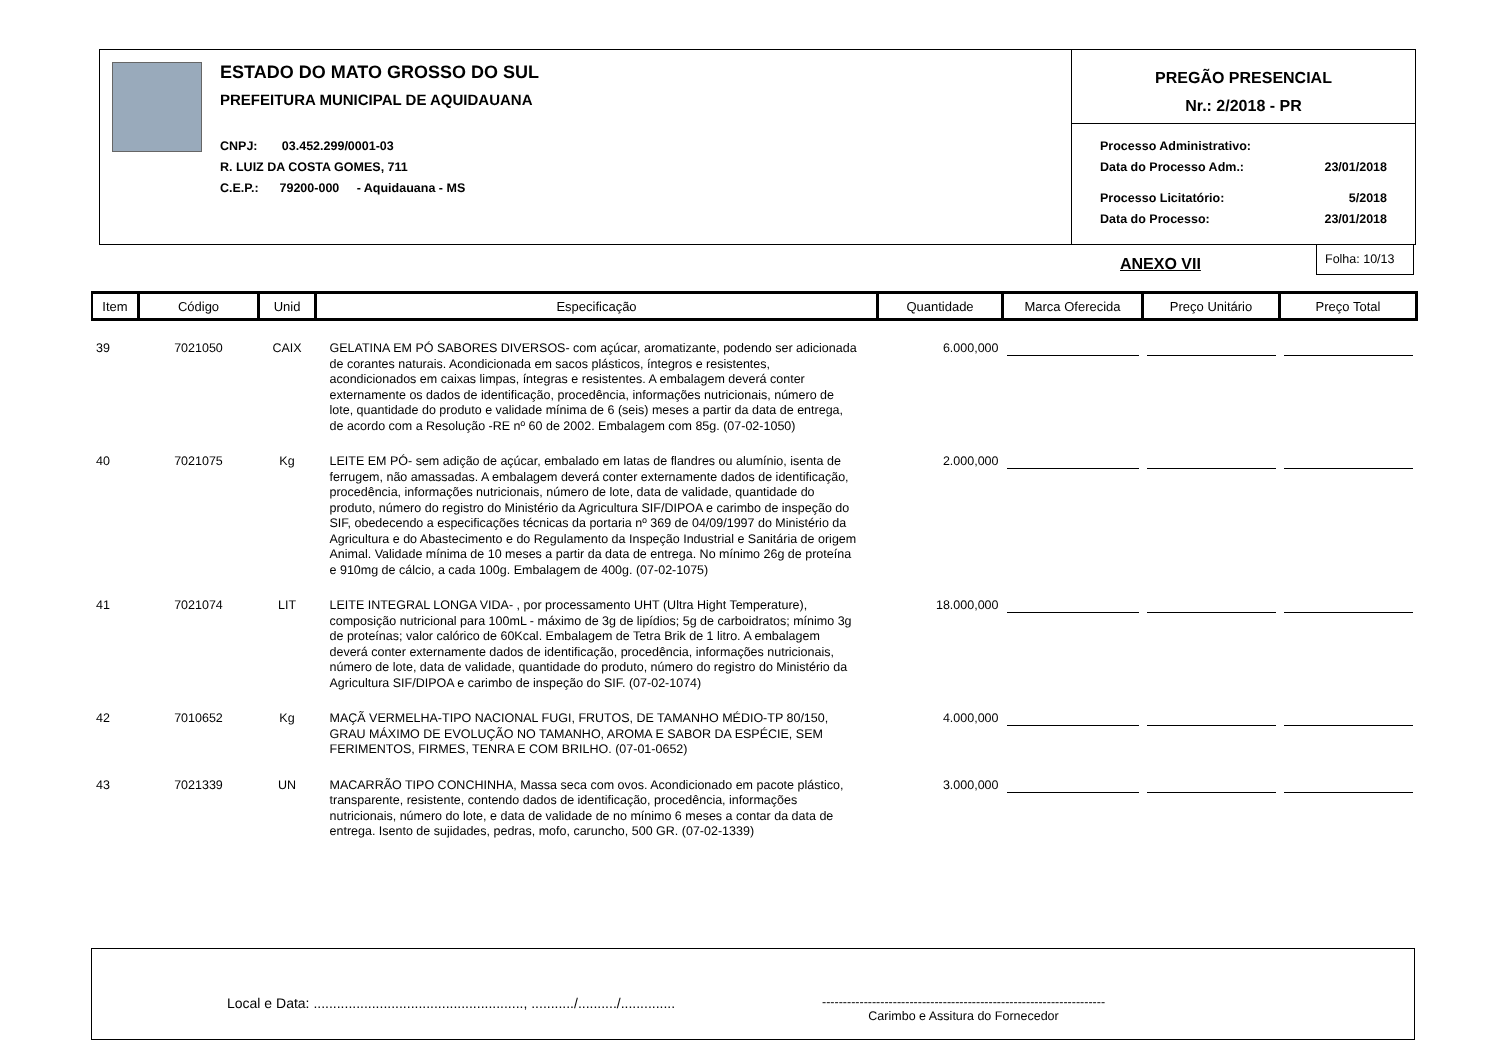ESTADO DO MATO GROSSO DO SUL
PREFEITURA MUNICIPAL DE AQUIDAUANA
CNPJ: 03.452.299/0001-03
R. LUIZ DA COSTA GOMES, 711
C.E.P.: 79200-000 - Aquidauana - MS
PREGÃO PRESENCIAL
Nr.: 2/2018 - PR
Processo Administrativo:
Data do Processo Adm.: 23/01/2018
Processo Licitatório: 5/2018
Data do Processo: 23/01/2018
ANEXO VII
Folha: 10/13
| Item | Código | Unid | Especificação | Quantidade | Marca Oferecida | Preço Unitário | Preço Total |
| --- | --- | --- | --- | --- | --- | --- | --- |
| 39 | 7021050 | CAIX | GELATINA EM PÓ SABORES DIVERSOS- com açúcar, aromatizante, podendo ser adicionada de corantes naturais. Acondicionada em sacos plásticos, íntegros e resistentes, acondicionados em caixas limpas, íntegras e resistentes. A embalagem deverá conter externamente os dados de identificação, procedência, informações nutricionais, número de lote, quantidade do produto e validade mínima de 6 (seis) meses a partir da data de entrega, de acordo com a Resolução -RE nº 60 de 2002. Embalagem com 85g. (07-02-1050) | 6.000,000 | | | |
| 40 | 7021075 | Kg | LEITE EM PÓ- sem adição de açúcar, embalado em latas de flandres ou alumínio, isenta de ferrugem, não amassadas. A embalagem deverá conter externamente dados de identificação, procedência, informações nutricionais, número de lote, data de validade, quantidade do produto, número do registro do Ministério da Agricultura SIF/DIPOA e carimbo de inspeção do SIF, obedecendo a especificações técnicas da portaria nº 369 de 04/09/1997 do Ministério da Agricultura e do Abastecimento e do Regulamento da Inspeção Industrial e Sanitária de origem Animal. Validade mínima de 10 meses a partir da data de entrega. No mínimo 26g de proteína e 910mg de cálcio, a cada 100g. Embalagem de 400g. (07-02-1075) | 2.000,000 | | | |
| 41 | 7021074 | LIT | LEITE INTEGRAL LONGA VIDA- , por processamento UHT (Ultra Hight Temperature), composição nutricional para 100mL - máximo de 3g de lipídios; 5g de carboidratos; mínimo 3g de proteínas; valor calórico de 60Kcal. Embalagem de Tetra Brik de 1 litro. A embalagem deverá conter externamente dados de identificação, procedência, informações nutricionais, número de lote, data de validade, quantidade do produto, número do registro do Ministério da Agricultura SIF/DIPOA e carimbo de inspeção do SIF. (07-02-1074) | 18.000,000 | | | |
| 42 | 7010652 | Kg | MAÇÃ VERMELHA-TIPO NACIONAL FUGI, FRUTOS, DE TAMANHO MÉDIO-TP 80/150, GRAU MÁXIMO DE EVOLUÇÃO NO TAMANHO, AROMA E SABOR DA ESPÉCIE, SEM FERIMENTOS, FIRMES, TENRA E COM BRILHO. (07-01-0652) | 4.000,000 | | | |
| 43 | 7021339 | UN | MACARRÃO TIPO CONCHINHA, Massa seca com ovos. Acondicionado em pacote plástico, transparente, resistente, contendo dados de identificação, procedência, informações nutricionais, número do lote, e data de validade de no mínimo 6 meses a contar da data de entrega. Isento de sujidades, pedras, mofo, caruncho, 500 GR. (07-02-1339) | 3.000,000 | | | |
Local e Data: ......................................................, .........../........../..............
--------------------------------------------------------------------
Carimbo e Assitura do Fornecedor